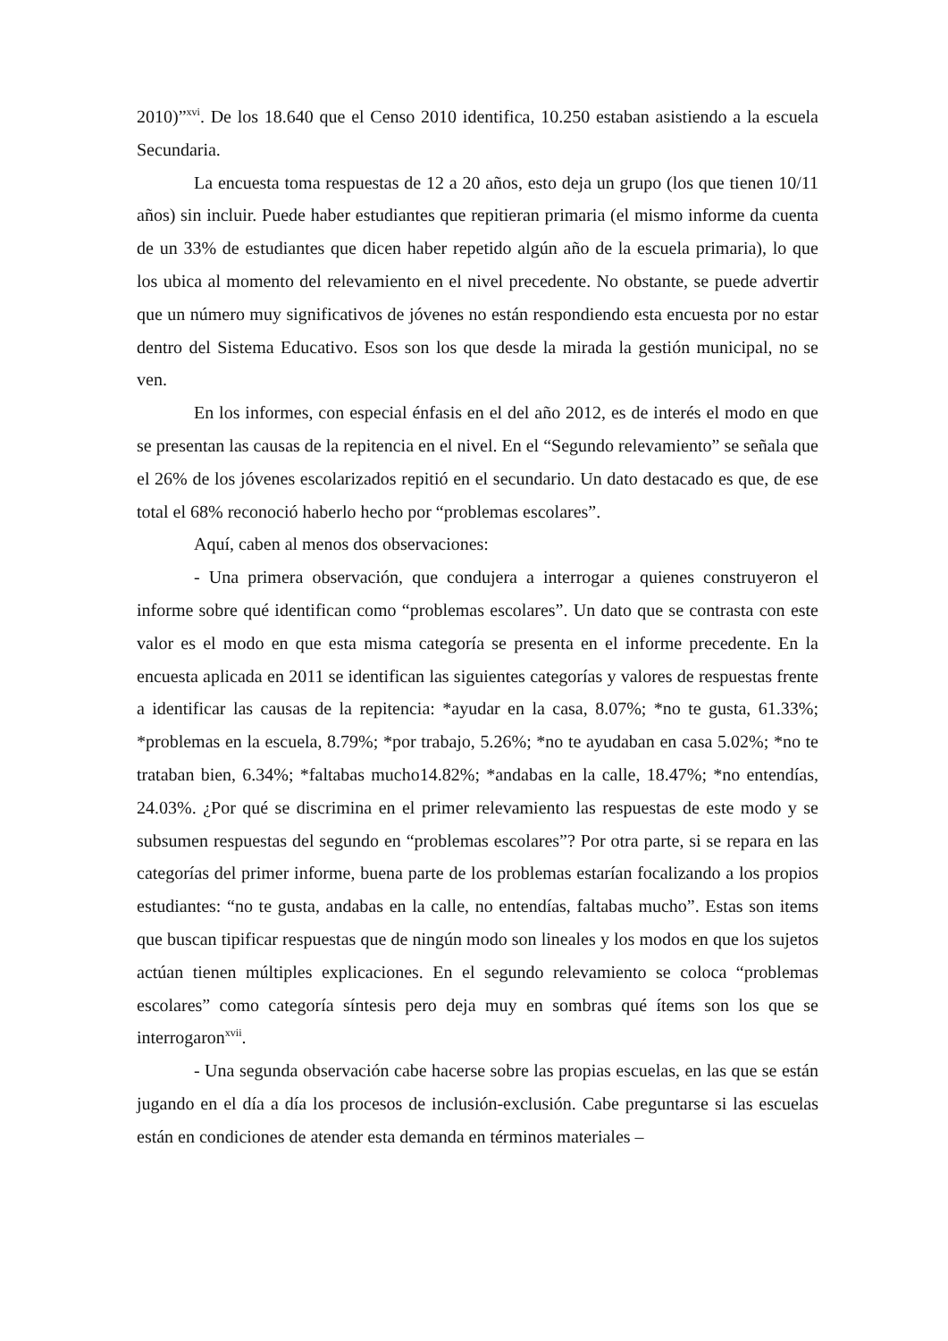2010)”<sup>xvi</sup>. De los 18.640 que el Censo 2010 identifica, 10.250 estaban asistiendo a la escuela Secundaria.
La encuesta toma respuestas de 12 a 20 años, esto deja un grupo (los que tienen 10/11 años) sin incluir. Puede haber estudiantes que repitieran primaria (el mismo informe da cuenta de un 33% de estudiantes que dicen haber repetido algún año de la escuela primaria), lo que los ubica al momento del relevamiento en el nivel precedente. No obstante, se puede advertir que un número muy significativos de jóvenes no están respondiendo esta encuesta por no estar dentro del Sistema Educativo. Esos son los que desde la mirada la gestión municipal, no se ven.
En los informes, con especial énfasis en el del año 2012, es de interés el modo en que se presentan las causas de la repitencia en el nivel. En el “Segundo relevamiento” se señala que el 26% de los jóvenes escolarizados repitió en el secundario. Un dato destacado es que, de ese total el 68% reconoció haberlo hecho por “problemas escolares”.
Aquí, caben al menos dos observaciones:
- Una primera observación, que condujera a interrogar a quienes construyeron el informe sobre qué identifican como “problemas escolares”. Un dato que se contrasta con este valor es el modo en que esta misma categoría se presenta en el informe precedente. En la encuesta aplicada en 2011 se identifican las siguientes categorías y valores de respuestas frente a identificar las causas de la repitencia: *ayudar en la casa, 8.07%; *no te gusta, 61.33%; *problemas en la escuela, 8.79%; *por trabajo, 5.26%; *no te ayudaban en casa 5.02%; *no te trataban bien, 6.34%; *faltabas mucho14.82%; *andabas en la calle, 18.47%; *no entendías, 24.03%. ¿Por qué se discrimina en el primer relevamiento las respuestas de este modo y se subsumen respuestas del segundo en “problemas escolares”? Por otra parte, si se repara en las categorías del primer informe, buena parte de los problemas estarían focalizando a los propios estudiantes: “no te gusta, andabas en la calle, no entendías, faltabas mucho”. Estas son items que buscan tipificar respuestas que de ningún modo son lineales y los modos en que los sujetos actúan tienen múltiples explicaciones. En el segundo relevamiento se coloca “problemas escolares” como categoría síntesis pero deja muy en sombras qué ítems son los que se interrogaron<sup>xvii</sup>.
- Una segunda observación cabe hacerse sobre las propias escuelas, en las que se están jugando en el día a día los procesos de inclusión-exclusión. Cabe preguntarse si las escuelas están en condiciones de atender esta demanda en términos materiales –